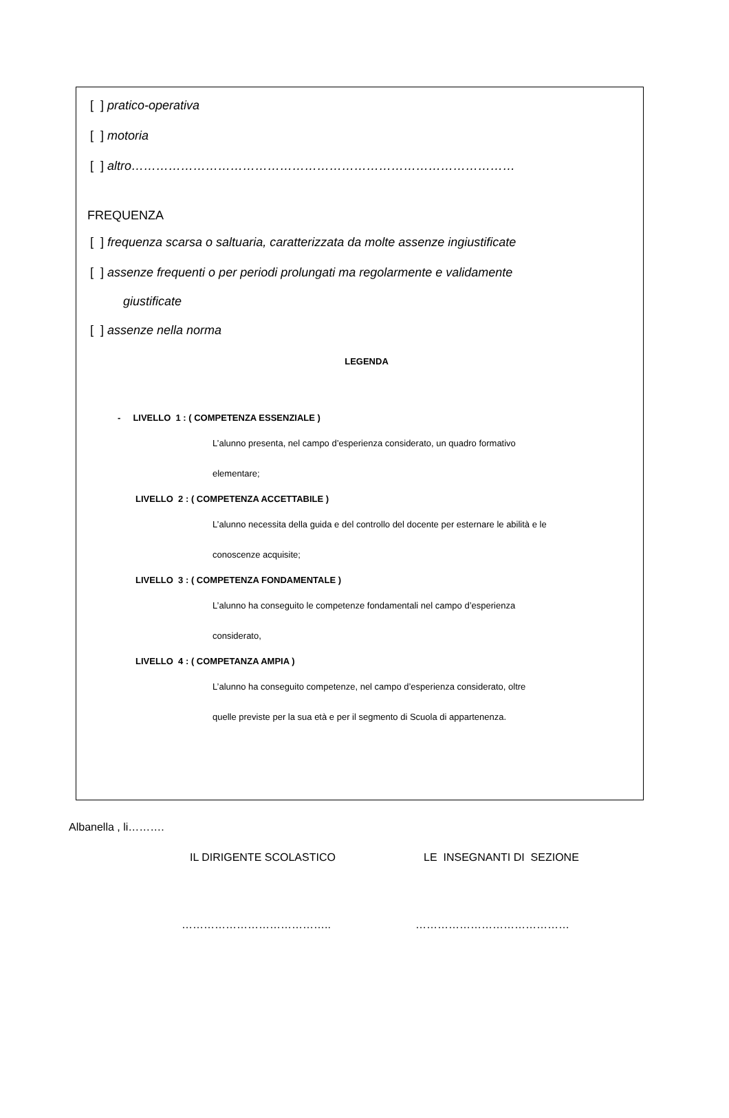[ ] pratico-operativa
[ ] motoria
[ ] altro…………………………………………………………………………………
FREQUENZA
[ ] frequenza scarsa o saltuaria, caratterizzata da molte assenze ingiustificate
[ ] assenze frequenti o per periodi prolungati ma regolarmente e validamente
giustificate
[ ] assenze nella norma
LEGENDA
- LIVELLO 1 : ( COMPETENZA ESSENZIALE )
L’alunno presenta, nel campo d’esperienza considerato, un quadro formativo
elementare;
LIVELLO 2 : ( COMPETENZA ACCETTABILE )
L’alunno necessita della guida e del controllo del docente per esternare le abilità e le
conoscenze acquisite;
LIVELLO 3 : ( COMPETENZA FONDAMENTALE )
L’alunno ha conseguito le competenze fondamentali nel campo d’esperienza
considerato,
LIVELLO 4 : ( COMPETANZA AMPIA )
L’alunno ha conseguito competenze, nel campo d’esperienza considerato, oltre
quelle previste per la sua età e per il segmento di Scuola di appartenenza.
Albanella , li……….
IL DIRIGENTE SCOLASTICO LE INSEGNANTI DI SEZIONE
………………………………….. ……………………………………